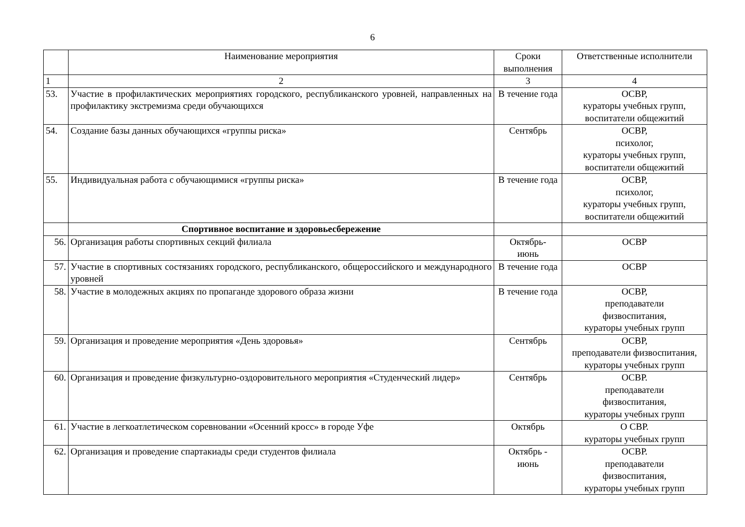6
| | Наименование мероприятия | Сроки выполнения | Ответственные исполнители |
| --- | --- | --- | --- |
| 1 | 2 | 3 | 4 |
| 53. | Участие в профилактических мероприятиях городского, республиканского уровней, направленных на профилактику экстремизма среди обучающихся | В течение года | ОСВР, кураторы учебных групп, воспитатели общежитий |
| 54. | Создание базы данных обучающихся «группы риска» | Сентябрь | ОСВР, психолог, кураторы учебных групп, воспитатели общежитий |
| 55. | Индивидуальная работа с обучающимися «группы риска» | В течение года | ОСВР, психолог, кураторы учебных групп, воспитатели общежитий |
| | Спортивное воспитание и здоровьесбережение | | |
| 56. | Организация работы спортивных секций филиала | Октябрь- июнь | ОСВР |
| 57. | Участие в спортивных состязаниях городского, республиканского, общероссийского и международного уровней | В течение года | ОСВР |
| 58. | Участие в молодежных акциях по пропаганде здорового образа жизни | В течение года | ОСВР, преподаватели физвоспитания, кураторы учебных групп |
| 59. | Организация и проведение мероприятия «День здоровья» | Сентябрь | ОСВР, преподаватели физвоспитания, кураторы учебных групп |
| 60. | Организация и проведение физкультурно-оздоровительного мероприятия «Студенческий лидер» | Сентябрь | ОСВР. преподаватели физвоспитания, кураторы учебных групп |
| 61. | Участие в легкоатлетическом соревновании «Осенний кросс» в городе Уфе | Октябрь | О СВР. кураторы учебных групп |
| 62. | Организация и проведение спартакиады среди студентов филиала | Октябрь - июнь | ОСВР. преподаватели физвоспитания, кураторы учебных групп |